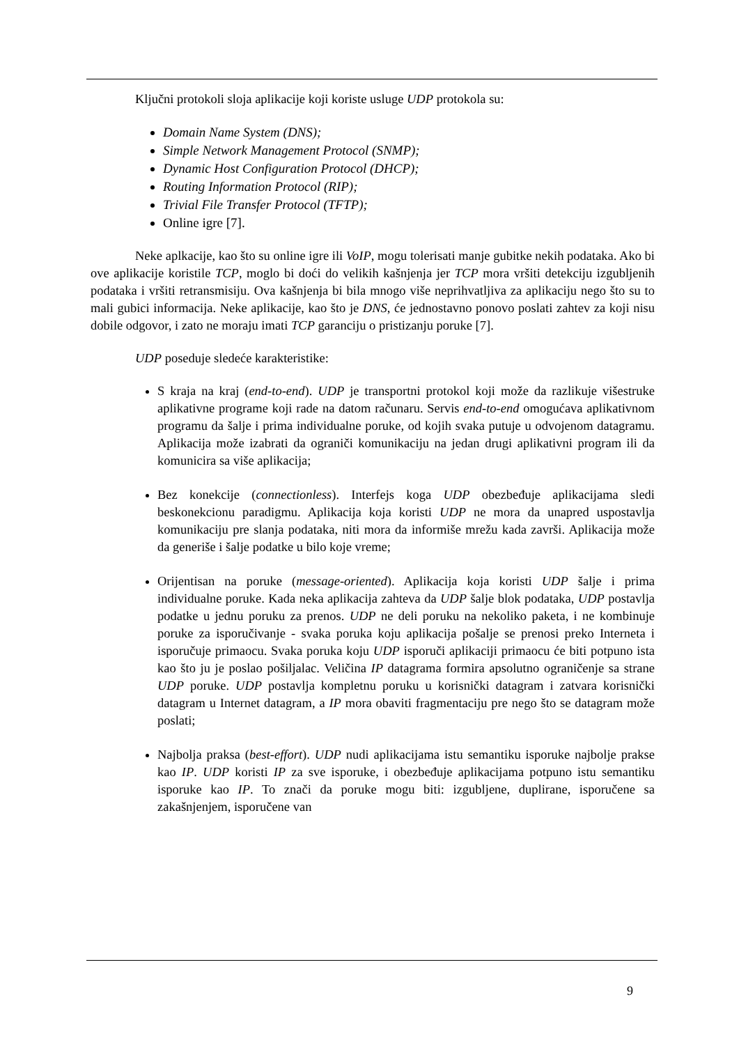Ključni protokoli sloja aplikacije koji koriste usluge UDP protokola su:
Domain Name System (DNS);
Simple Network Management Protocol (SNMP);
Dynamic Host Configuration Protocol (DHCP);
Routing Information Protocol (RIP);
Trivial File Transfer Protocol (TFTP);
Online igre [7].
Neke aplkacije, kao što su online igre ili VoIP, mogu tolerisati manje gubitke nekih podataka. Ako bi ove aplikacije koristile TCP, moglo bi doći do velikih kašnjenja jer TCP mora vršiti detekciju izgubljenih podataka i vršiti retransmisiju. Ova kašnjenja bi bila mnogo više neprihvatljiva za aplikaciju nego što su to mali gubici informacija. Neke aplikacije, kao što je DNS, će jednostavno ponovo poslati zahtev za koji nisu dobile odgovor, i zato ne moraju imati TCP garanciju o pristizanju poruke [7].
UDP poseduje sledeće karakteristike:
S kraja na kraj (end-to-end). UDP je transportni protokol koji može da razlikuje višestruke aplikativne programe koji rade na datom računaru. Servis end-to-end omogućava aplikativnom programu da šalje i prima individualne poruke, od kojih svaka putuje u odvojenom datagramu. Aplikacija može izabrati da ograniči komunikaciju na jedan drugi aplikativni program ili da komunicira sa više aplikacija;
Bez konekcije (connectionless). Interfejs koga UDP obezbeđuje aplikacijama sledi beskonekcionu paradigmu. Aplikacija koja koristi UDP ne mora da unapred uspostavlja komunikaciju pre slanja podataka, niti mora da informiše mrežu kada završi. Aplikacija može da generiše i šalje podatke u bilo koje vreme;
Orijentisan na poruke (message-oriented). Aplikacija koja koristi UDP šalje i prima individualne poruke. Kada neka aplikacija zahteva da UDP šalje blok podataka, UDP postavlja podatke u jednu poruku za prenos. UDP ne deli poruku na nekoliko paketa, i ne kombinuje poruke za isporučivanje - svaka poruka koju aplikacija pošalje se prenosi preko Interneta i isporučuje primaocu. Svaka poruka koju UDP isporuči aplikaciji primaocu će biti potpuno ista kao što ju je poslao pošiljalac. Veličina IP datagrama formira apsolutno ograničenje sa strane UDP poruke. UDP postavlja kompletnu poruku u korisnički datagram i zatvara korisnički datagram u Internet datagram, a IP mora obaviti fragmentaciju pre nego što se datagram može poslati;
Najbolja praksa (best-effort). UDP nudi aplikacijama istu semantiku isporuke najbolje prakse kao IP. UDP koristi IP za sve isporuke, i obezbeđuje aplikacijama potpuno istu semantiku isporuke kao IP. To znači da poruke mogu biti: izgubljene, duplirane, isporučene sa zakašnjenjem, isporučene van
9